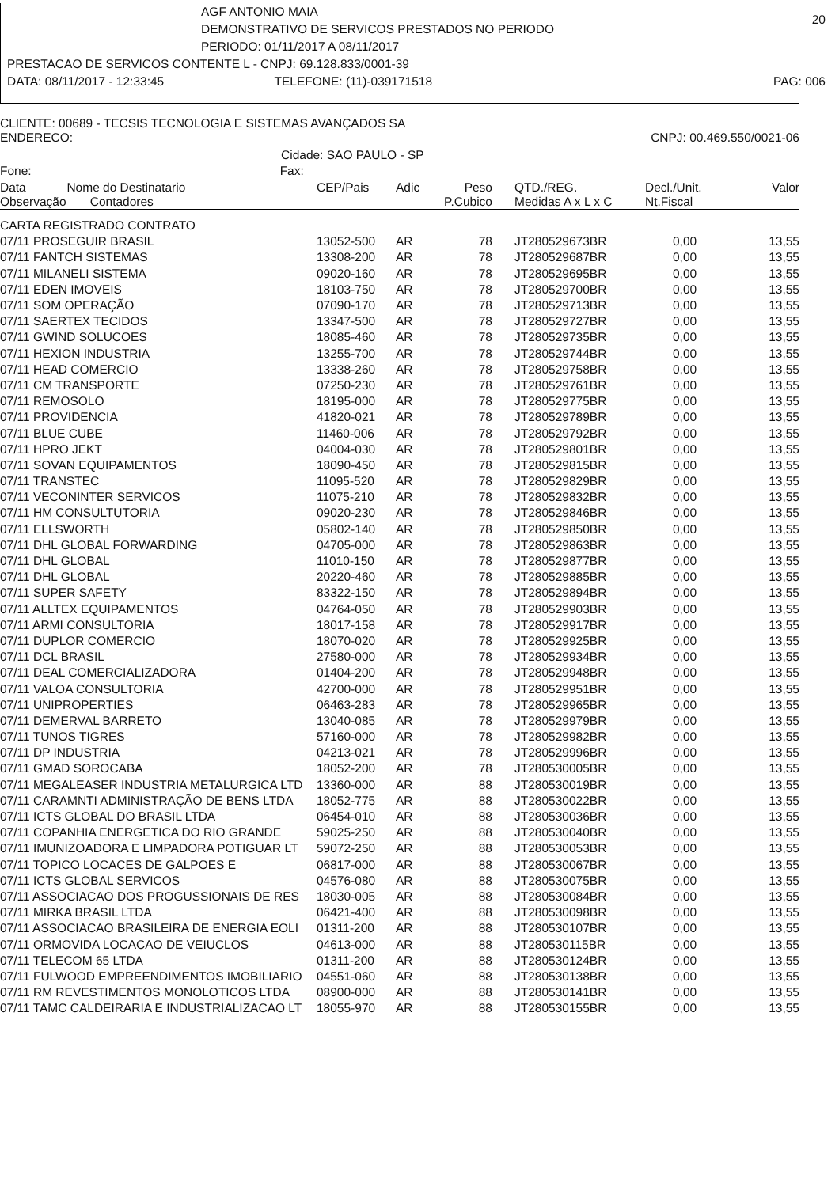AGF ANTONIO MAIA
DEMONSTRATIVO DE SERVICOS PRESTADOS NO PERIODO 20
PERIODO: 01/11/2017 A 08/11/2017
PRESTACAO DE SERVICOS CONTENTE L - CNPJ: 69.128.833/0001-39
DATA: 08/11/2017 - 12:33:45 TELEFONE: (11)-039171518 PAG: 006
CLIENTE: 00689 - TECSIS TECNOLOGIA E SISTEMAS AVANÇADOS SA
ENDERECO: CNPJ: 00.469.550/0021-06
Cidade: SAO PAULO - SP
Fone: Fax:
| Data Nome do Destinatario Observação Contadores | CEP/Pais | Adic | Peso P.Cubico | QTD./REG. Medidas A x L x C | Decl./Unit. Nt.Fiscal | Valor |
| --- | --- | --- | --- | --- | --- | --- |
| CARTA REGISTRADO CONTRATO | | | | | | |
| 07/11 PROSEGUIR BRASIL | 13052-500 | AR | 78 | JT280529673BR | 0,00 | 13,55 |
| 07/11 FANTCH SISTEMAS | 13308-200 | AR | 78 | JT280529687BR | 0,00 | 13,55 |
| 07/11 MILANELI SISTEMA | 09020-160 | AR | 78 | JT280529695BR | 0,00 | 13,55 |
| 07/11 EDEN IMOVEIS | 18103-750 | AR | 78 | JT280529700BR | 0,00 | 13,55 |
| 07/11 SOM OPERAÇÃO | 07090-170 | AR | 78 | JT280529713BR | 0,00 | 13,55 |
| 07/11 SAERTEX TECIDOS | 13347-500 | AR | 78 | JT280529727BR | 0,00 | 13,55 |
| 07/11 GWIND SOLUCOES | 18085-460 | AR | 78 | JT280529735BR | 0,00 | 13,55 |
| 07/11 HEXION INDUSTRIA | 13255-700 | AR | 78 | JT280529744BR | 0,00 | 13,55 |
| 07/11 HEAD COMERCIO | 13338-260 | AR | 78 | JT280529758BR | 0,00 | 13,55 |
| 07/11 CM TRANSPORTE | 07250-230 | AR | 78 | JT280529761BR | 0,00 | 13,55 |
| 07/11 REMOSOLO | 18195-000 | AR | 78 | JT280529775BR | 0,00 | 13,55 |
| 07/11 PROVIDENCIA | 41820-021 | AR | 78 | JT280529789BR | 0,00 | 13,55 |
| 07/11 BLUE CUBE | 11460-006 | AR | 78 | JT280529792BR | 0,00 | 13,55 |
| 07/11 HPRO JEKT | 04004-030 | AR | 78 | JT280529801BR | 0,00 | 13,55 |
| 07/11 SOVAN EQUIPAMENTOS | 18090-450 | AR | 78 | JT280529815BR | 0,00 | 13,55 |
| 07/11 TRANSTEC | 11095-520 | AR | 78 | JT280529829BR | 0,00 | 13,55 |
| 07/11 VECONINTER SERVICOS | 11075-210 | AR | 78 | JT280529832BR | 0,00 | 13,55 |
| 07/11 HM CONSULTUTORIA | 09020-230 | AR | 78 | JT280529846BR | 0,00 | 13,55 |
| 07/11 ELLSWORTH | 05802-140 | AR | 78 | JT280529850BR | 0,00 | 13,55 |
| 07/11 DHL GLOBAL FORWARDING | 04705-000 | AR | 78 | JT280529863BR | 0,00 | 13,55 |
| 07/11 DHL GLOBAL | 11010-150 | AR | 78 | JT280529877BR | 0,00 | 13,55 |
| 07/11 DHL GLOBAL | 20220-460 | AR | 78 | JT280529885BR | 0,00 | 13,55 |
| 07/11 SUPER SAFETY | 83322-150 | AR | 78 | JT280529894BR | 0,00 | 13,55 |
| 07/11 ALLTEX EQUIPAMENTOS | 04764-050 | AR | 78 | JT280529903BR | 0,00 | 13,55 |
| 07/11 ARMI CONSULTORIA | 18017-158 | AR | 78 | JT280529917BR | 0,00 | 13,55 |
| 07/11 DUPLOR COMERCIO | 18070-020 | AR | 78 | JT280529925BR | 0,00 | 13,55 |
| 07/11 DCL BRASIL | 27580-000 | AR | 78 | JT280529934BR | 0,00 | 13,55 |
| 07/11 DEAL COMERCIALIZADORA | 01404-200 | AR | 78 | JT280529948BR | 0,00 | 13,55 |
| 07/11 VALOA CONSULTORIA | 42700-000 | AR | 78 | JT280529951BR | 0,00 | 13,55 |
| 07/11 UNIPROPERTIES | 06463-283 | AR | 78 | JT280529965BR | 0,00 | 13,55 |
| 07/11 DEMERVAL BARRETO | 13040-085 | AR | 78 | JT280529979BR | 0,00 | 13,55 |
| 07/11 TUNOS TIGRES | 57160-000 | AR | 78 | JT280529982BR | 0,00 | 13,55 |
| 07/11 DP INDUSTRIA | 04213-021 | AR | 78 | JT280529996BR | 0,00 | 13,55 |
| 07/11 GMAD SOROCABA | 18052-200 | AR | 78 | JT280530005BR | 0,00 | 13,55 |
| 07/11 MEGALEASER INDUSTRIA METALURGICA LTD | 13360-000 | AR | 88 | JT280530019BR | 0,00 | 13,55 |
| 07/11 CARAMNTI ADMINISTRAÇÃO DE BENS LTDA | 18052-775 | AR | 88 | JT280530022BR | 0,00 | 13,55 |
| 07/11 ICTS GLOBAL DO BRASIL LTDA | 06454-010 | AR | 88 | JT280530036BR | 0,00 | 13,55 |
| 07/11 COPANHIA ENERGETICA DO RIO GRANDE | 59025-250 | AR | 88 | JT280530040BR | 0,00 | 13,55 |
| 07/11 IMUNIZOADORA E LIMPADORA POTIGUAR LT | 59072-250 | AR | 88 | JT280530053BR | 0,00 | 13,55 |
| 07/11 TOPICO LOCACES DE GALPOES E | 06817-000 | AR | 88 | JT280530067BR | 0,00 | 13,55 |
| 07/11 ICTS GLOBAL SERVICOS | 04576-080 | AR | 88 | JT280530075BR | 0,00 | 13,55 |
| 07/11 ASSOCIACAO DOS PROGUSSIONAIS DE RES | 18030-005 | AR | 88 | JT280530084BR | 0,00 | 13,55 |
| 07/11 MIRKA BRASIL LTDA | 06421-400 | AR | 88 | JT280530098BR | 0,00 | 13,55 |
| 07/11 ASSOCIACAO BRASILEIRA DE ENERGIA EOLI | 01311-200 | AR | 88 | JT280530107BR | 0,00 | 13,55 |
| 07/11 ORMOVIDA LOCACAO DE VEIUCLOS | 04613-000 | AR | 88 | JT280530115BR | 0,00 | 13,55 |
| 07/11 TELECOM 65 LTDA | 01311-200 | AR | 88 | JT280530124BR | 0,00 | 13,55 |
| 07/11 FULWOOD EMPREENDIMENTOS IMOBILIARIO | 04551-060 | AR | 88 | JT280530138BR | 0,00 | 13,55 |
| 07/11 RM REVESTIMENTOS MONOLOTICOS LTDA | 08900-000 | AR | 88 | JT280530141BR | 0,00 | 13,55 |
| 07/11 TAMC CALDEIRARIA E INDUSTRIALIZACAO LT | 18055-970 | AR | 88 | JT280530155BR | 0,00 | 13,55 |